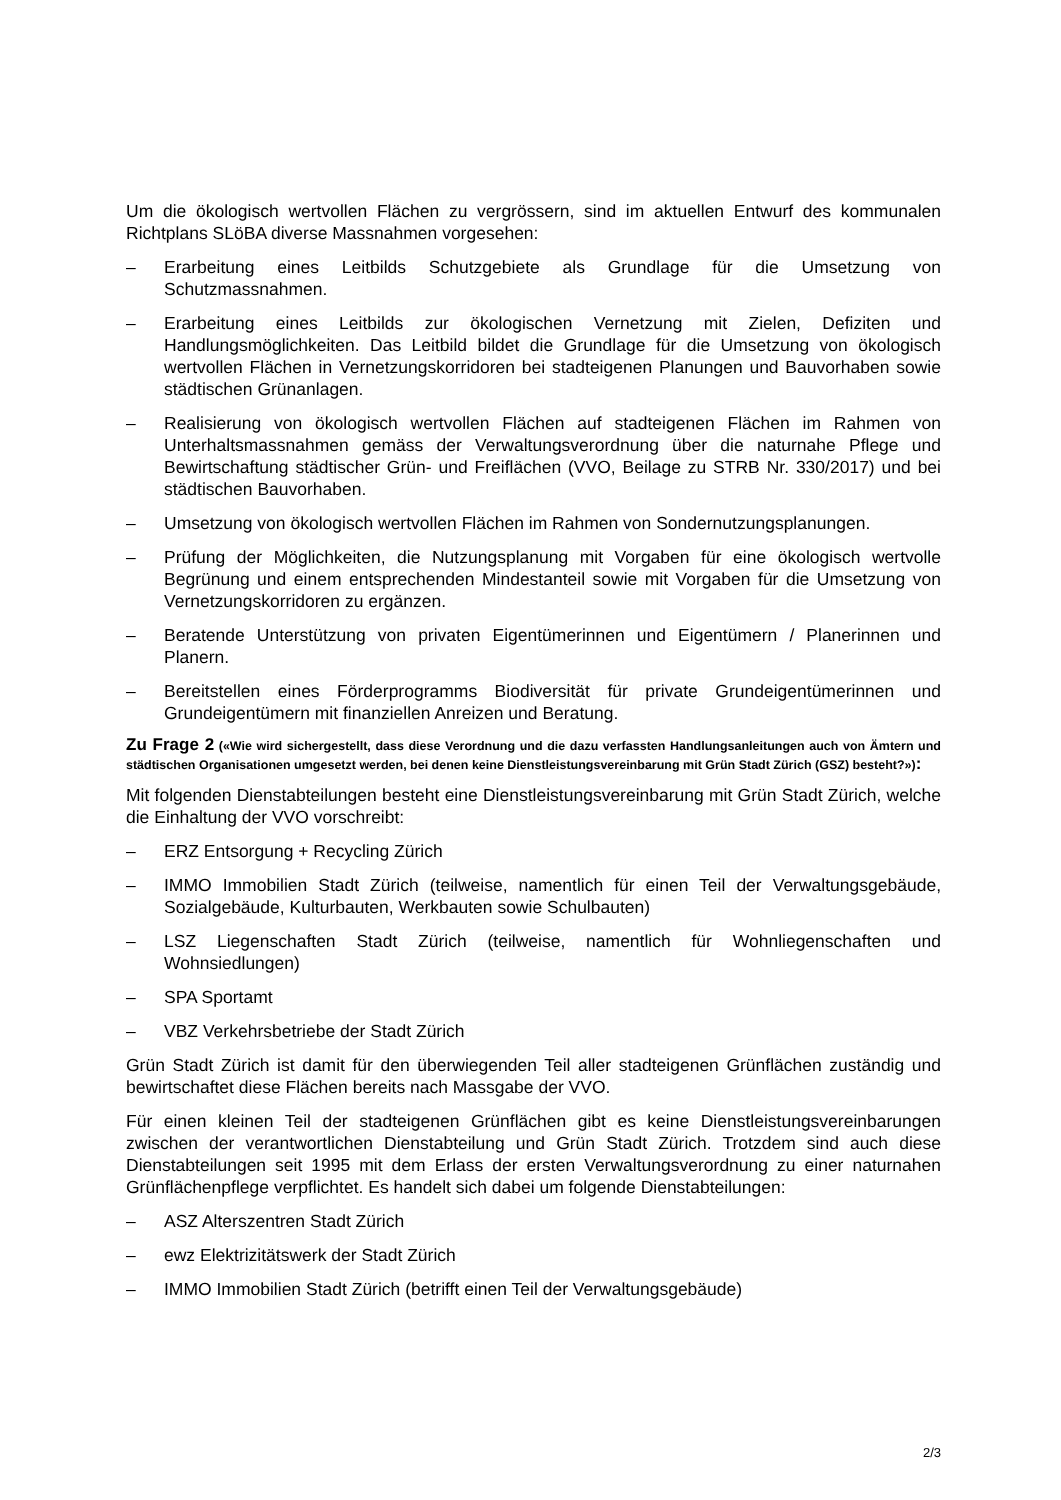Um die ökologisch wertvollen Flächen zu vergrössern, sind im aktuellen Entwurf des kommunalen Richtplans SLöBA diverse Massnahmen vorgesehen:
– Erarbeitung eines Leitbilds Schutzgebiete als Grundlage für die Umsetzung von Schutzmassnahmen.
– Erarbeitung eines Leitbilds zur ökologischen Vernetzung mit Zielen, Defiziten und Handlungsmöglichkeiten. Das Leitbild bildet die Grundlage für die Umsetzung von ökologisch wertvollen Flächen in Vernetzungskorridoren bei stadteigenen Planungen und Bauvorhaben sowie städtischen Grünanlagen.
– Realisierung von ökologisch wertvollen Flächen auf stadteigenen Flächen im Rahmen von Unterhaltsmassnahmen gemäss der Verwaltungsverordnung über die naturnahe Pflege und Bewirtschaftung städtischer Grün- und Freiflächen (VVO, Beilage zu STRB Nr. 330/2017) und bei städtischen Bauvorhaben.
– Umsetzung von ökologisch wertvollen Flächen im Rahmen von Sondernutzungsplanungen.
– Prüfung der Möglichkeiten, die Nutzungsplanung mit Vorgaben für eine ökologisch wertvolle Begrünung und einem entsprechenden Mindestanteil sowie mit Vorgaben für die Umsetzung von Vernetzungskorridoren zu ergänzen.
– Beratende Unterstützung von privaten Eigentümerinnen und Eigentümern / Planerinnen und Planern.
– Bereitstellen eines Förderprogramms Biodiversität für private Grundeigentümerinnen und Grundeigentümern mit finanziellen Anreizen und Beratung.
Zu Frage 2 («Wie wird sichergestellt, dass diese Verordnung und die dazu verfassten Handlungsanleitungen auch von Ämtern und städtischen Organisationen umgesetzt werden, bei denen keine Dienstleistungsvereinbarung mit Grün Stadt Zürich (GSZ) besteht?»):
Mit folgenden Dienstabteilungen besteht eine Dienstleistungsvereinbarung mit Grün Stadt Zürich, welche die Einhaltung der VVO vorschreibt:
– ERZ Entsorgung + Recycling Zürich
– IMMO Immobilien Stadt Zürich (teilweise, namentlich für einen Teil der Verwaltungsgebäude, Sozialgebäude, Kulturbauten, Werkbauten sowie Schulbauten)
– LSZ Liegenschaften Stadt Zürich (teilweise, namentlich für Wohnliegenschaften und Wohnsiedlungen)
– SPA Sportamt
– VBZ Verkehrsbetriebe der Stadt Zürich
Grün Stadt Zürich ist damit für den überwiegenden Teil aller stadteigenen Grünflächen zuständig und bewirtschaftet diese Flächen bereits nach Massgabe der VVO.
Für einen kleinen Teil der stadteigenen Grünflächen gibt es keine Dienstleistungsvereinbarungen zwischen der verantwortlichen Dienstabteilung und Grün Stadt Zürich. Trotzdem sind auch diese Dienstabteilungen seit 1995 mit dem Erlass der ersten Verwaltungsverordnung zu einer naturnahen Grünflächenpflege verpflichtet. Es handelt sich dabei um folgende Dienstabteilungen:
– ASZ Alterszentren Stadt Zürich
– ewz Elektrizitätswerk der Stadt Zürich
– IMMO Immobilien Stadt Zürich (betrifft einen Teil der Verwaltungsgebäude)
2/3